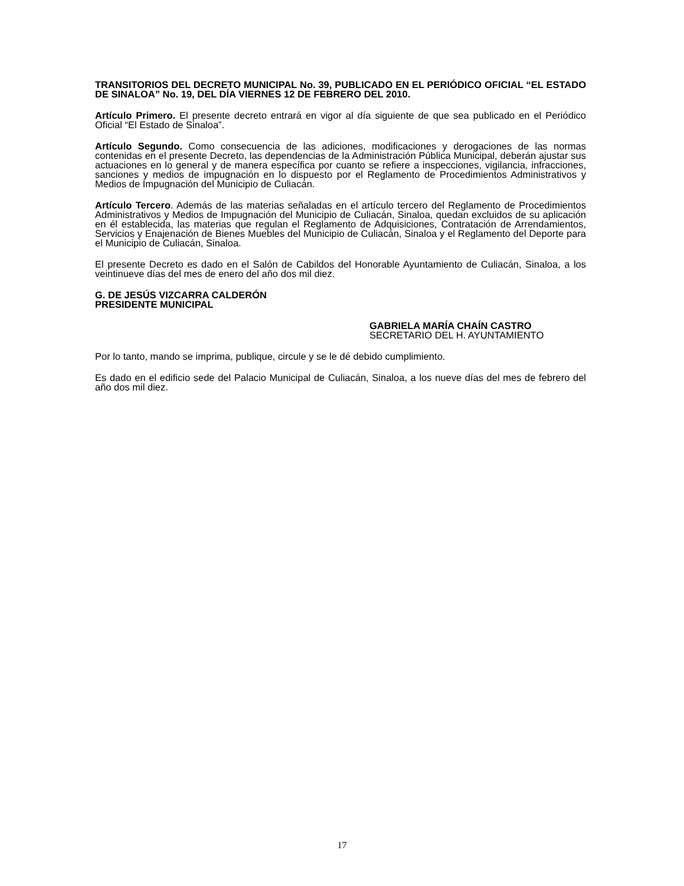TRANSITORIOS DEL DECRETO MUNICIPAL No. 39, PUBLICADO EN EL PERIÓDICO OFICIAL “EL ESTADO DE SINALOA” No. 19, DEL DÍA VIERNES 12 DE FEBRERO DEL 2010.
Artículo Primero. El presente decreto entrará en vigor al día siguiente de que sea publicado en el Periódico Oficial “El Estado de Sinaloa”.
Artículo Segundo. Como consecuencia de las adiciones, modificaciones y derogaciones de las normas contenidas en el presente Decreto, las dependencias de la Administración Pública Municipal, deberán ajustar sus actuaciones en lo general y de manera específica por cuanto se refiere a inspecciones, vigilancia, infracciones, sanciones y medios de impugnación en lo dispuesto por el Reglamento de Procedimientos Administrativos y Medios de Impugnación del Municipio de Culiacán.
Artículo Tercero. Además de las materias señaladas en el artículo tercero del Reglamento de Procedimientos Administrativos y Medios de Impugnación del Municipio de Culiacán, Sinaloa, quedan excluidos de su aplicación en él establecida, las materias que regulan el Reglamento de Adquisiciones, Contratación de Arrendamientos, Servicios y Enajenación de Bienes Muebles del Municipio de Culiacán, Sinaloa y el Reglamento del Deporte para el Municipio de Culiacán, Sinaloa.
El presente Decreto es dado en el Salón de Cabildos del Honorable Ayuntamiento de Culiacán, Sinaloa, a los veintinueve días del mes de enero del año dos mil diez.
G. DE JESÚS VIZCARRA CALDERÓN
PRESIDENTE MUNICIPAL
GABRIELA MARÍA CHAÍN CASTRO
SECRETARIO DEL H. AYUNTAMIENTO
Por lo tanto, mando se imprima, publique, circule y se le dé debido cumplimiento.
Es dado en el edificio sede del Palacio Municipal de Culiacán, Sinaloa, a los nueve días del mes de febrero del año dos mil diez.
17